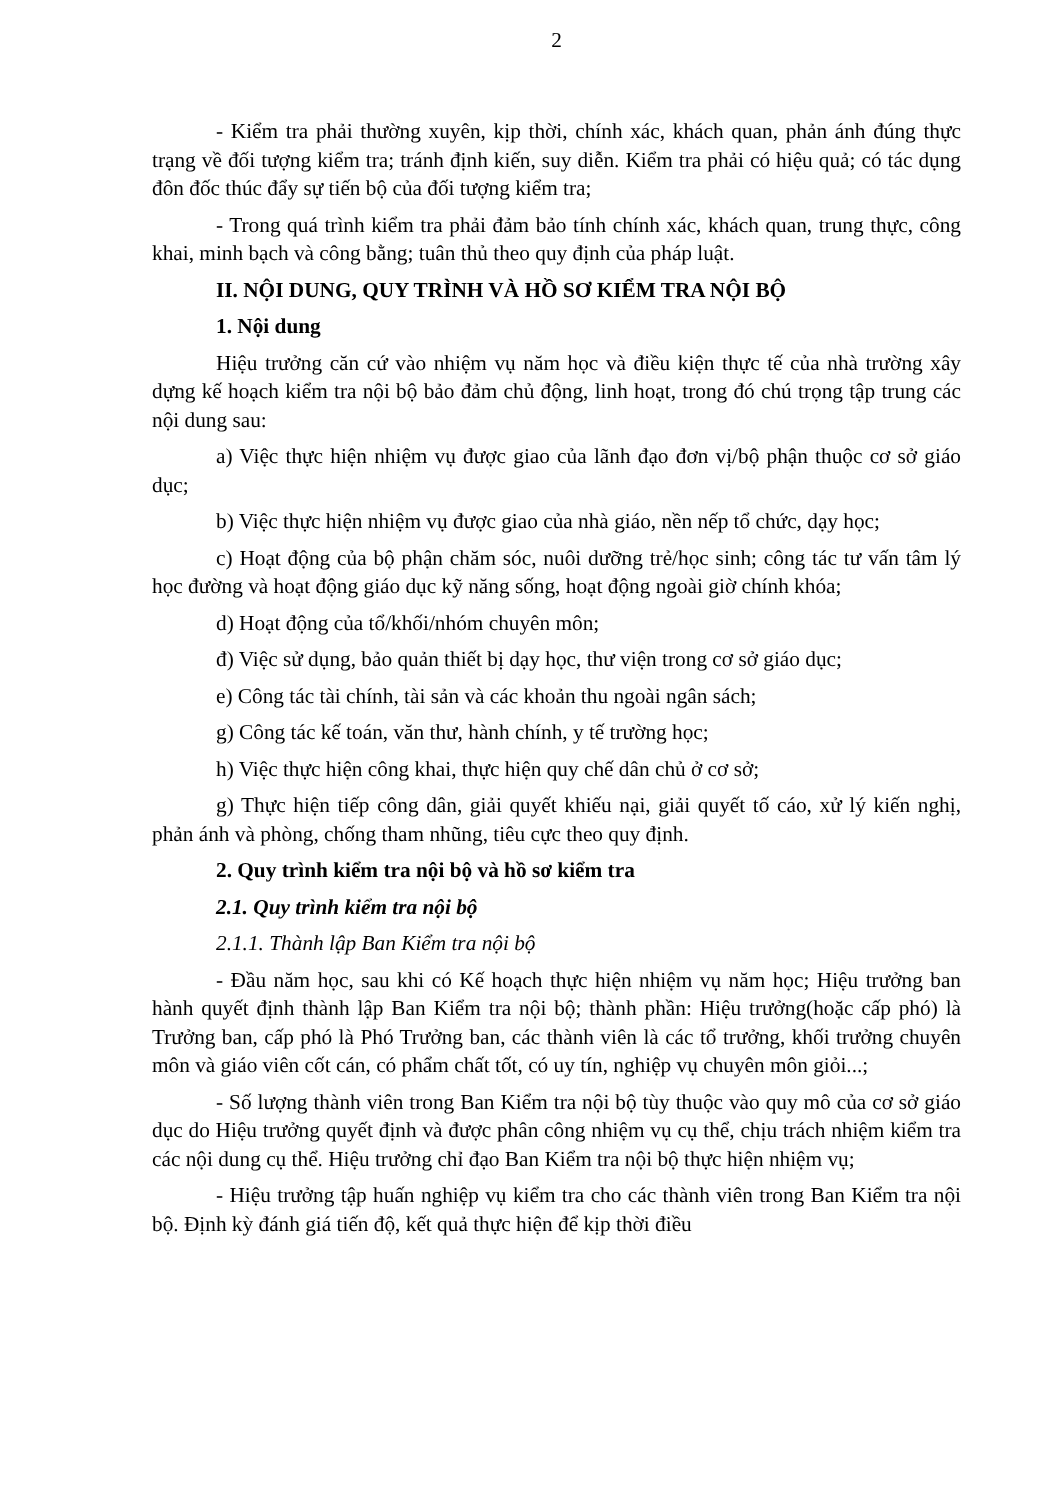2
- Kiểm tra phải thường xuyên, kịp thời, chính xác, khách quan, phản ánh đúng thực trạng về đối tượng kiểm tra; tránh định kiến, suy diễn. Kiểm tra phải có hiệu quả; có tác dụng đôn đốc thúc đẩy sự tiến bộ của đối tượng kiểm tra;
- Trong quá trình kiểm tra phải đảm bảo tính chính xác, khách quan, trung thực, công khai, minh bạch và công bằng; tuân thủ theo quy định của pháp luật.
II. NỘI DUNG, QUY TRÌNH VÀ HỒ SƠ KIỂM TRA NỘI BỘ
1. Nội dung
Hiệu trưởng căn cứ vào nhiệm vụ năm học và điều kiện thực tế của nhà trường xây dựng kế hoạch kiểm tra nội bộ bảo đảm chủ động, linh hoạt, trong đó chú trọng tập trung các nội dung sau:
a) Việc thực hiện nhiệm vụ được giao của lãnh đạo đơn vị/bộ phận thuộc cơ sở giáo dục;
b) Việc thực hiện nhiệm vụ được giao của nhà giáo, nền nếp tổ chức, dạy học;
c) Hoạt động của bộ phận chăm sóc, nuôi dưỡng trẻ/học sinh; công tác tư vấn tâm lý học đường và hoạt động giáo dục kỹ năng sống, hoạt động ngoài giờ chính khóa;
d) Hoạt động của tổ/khối/nhóm chuyên môn;
đ) Việc sử dụng, bảo quản thiết bị dạy học, thư viện trong cơ sở giáo dục;
e) Công tác tài chính, tài sản và các khoản thu ngoài ngân sách;
g) Công tác kế toán, văn thư, hành chính, y tế trường học;
h) Việc thực hiện công khai, thực hiện quy chế dân chủ ở cơ sở;
g) Thực hiện tiếp công dân, giải quyết khiếu nại, giải quyết tố cáo, xử lý kiến nghị, phản ánh và phòng, chống tham nhũng, tiêu cực theo quy định.
2. Quy trình kiểm tra nội bộ và hồ sơ kiểm tra
2.1. Quy trình kiểm tra nội bộ
2.1.1. Thành lập Ban Kiểm tra nội bộ
- Đầu năm học, sau khi có Kế hoạch thực hiện nhiệm vụ năm học; Hiệu trưởng ban hành quyết định thành lập Ban Kiểm tra nội bộ; thành phần: Hiệu trưởng(hoặc cấp phó) là Trưởng ban, cấp phó là Phó Trưởng ban, các thành viên là các tổ trưởng, khối trưởng chuyên môn và giáo viên cốt cán, có phẩm chất tốt, có uy tín, nghiệp vụ chuyên môn giỏi...;
- Số lượng thành viên trong Ban Kiểm tra nội bộ tùy thuộc vào quy mô của cơ sở giáo dục do Hiệu trưởng quyết định và được phân công nhiệm vụ cụ thể, chịu trách nhiệm kiểm tra các nội dung cụ thể. Hiệu trưởng chỉ đạo Ban Kiểm tra nội bộ thực hiện nhiệm vụ;
- Hiệu trưởng tập huấn nghiệp vụ kiểm tra cho các thành viên trong Ban Kiểm tra nội bộ. Định kỳ đánh giá tiến độ, kết quả thực hiện để kịp thời điều